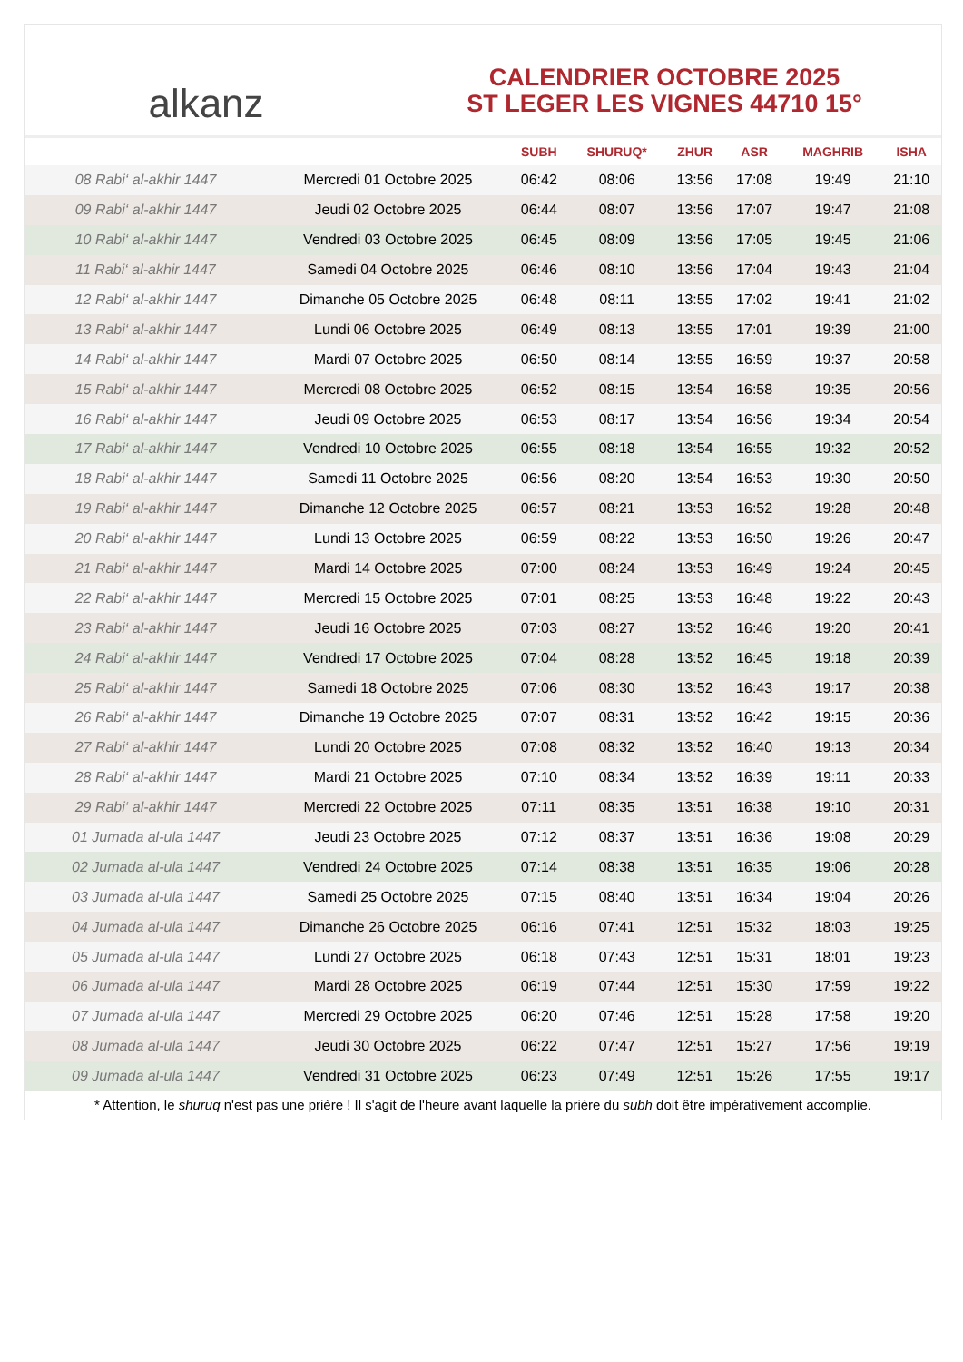alkanz
CALENDRIER OCTOBRE 2025
ST LEGER LES VIGNES 44710 15°
| | | SUBH | SHURUQ* | ZHUR | ASR | MAGHRIB | ISHA |
| --- | --- | --- | --- | --- | --- | --- | --- |
| 08 Rabi‘ al-akhir 1447 | Mercredi 01 Octobre 2025 | 06:42 | 08:06 | 13:56 | 17:08 | 19:49 | 21:10 |
| 09 Rabi‘ al-akhir 1447 | Jeudi 02 Octobre 2025 | 06:44 | 08:07 | 13:56 | 17:07 | 19:47 | 21:08 |
| 10 Rabi‘ al-akhir 1447 | Vendredi 03 Octobre 2025 | 06:45 | 08:09 | 13:56 | 17:05 | 19:45 | 21:06 |
| 11 Rabi‘ al-akhir 1447 | Samedi 04 Octobre 2025 | 06:46 | 08:10 | 13:56 | 17:04 | 19:43 | 21:04 |
| 12 Rabi‘ al-akhir 1447 | Dimanche 05 Octobre 2025 | 06:48 | 08:11 | 13:55 | 17:02 | 19:41 | 21:02 |
| 13 Rabi‘ al-akhir 1447 | Lundi 06 Octobre 2025 | 06:49 | 08:13 | 13:55 | 17:01 | 19:39 | 21:00 |
| 14 Rabi‘ al-akhir 1447 | Mardi 07 Octobre 2025 | 06:50 | 08:14 | 13:55 | 16:59 | 19:37 | 20:58 |
| 15 Rabi‘ al-akhir 1447 | Mercredi 08 Octobre 2025 | 06:52 | 08:15 | 13:54 | 16:58 | 19:35 | 20:56 |
| 16 Rabi‘ al-akhir 1447 | Jeudi 09 Octobre 2025 | 06:53 | 08:17 | 13:54 | 16:56 | 19:34 | 20:54 |
| 17 Rabi‘ al-akhir 1447 | Vendredi 10 Octobre 2025 | 06:55 | 08:18 | 13:54 | 16:55 | 19:32 | 20:52 |
| 18 Rabi‘ al-akhir 1447 | Samedi 11 Octobre 2025 | 06:56 | 08:20 | 13:54 | 16:53 | 19:30 | 20:50 |
| 19 Rabi‘ al-akhir 1447 | Dimanche 12 Octobre 2025 | 06:57 | 08:21 | 13:53 | 16:52 | 19:28 | 20:48 |
| 20 Rabi‘ al-akhir 1447 | Lundi 13 Octobre 2025 | 06:59 | 08:22 | 13:53 | 16:50 | 19:26 | 20:47 |
| 21 Rabi‘ al-akhir 1447 | Mardi 14 Octobre 2025 | 07:00 | 08:24 | 13:53 | 16:49 | 19:24 | 20:45 |
| 22 Rabi‘ al-akhir 1447 | Mercredi 15 Octobre 2025 | 07:01 | 08:25 | 13:53 | 16:48 | 19:22 | 20:43 |
| 23 Rabi‘ al-akhir 1447 | Jeudi 16 Octobre 2025 | 07:03 | 08:27 | 13:52 | 16:46 | 19:20 | 20:41 |
| 24 Rabi‘ al-akhir 1447 | Vendredi 17 Octobre 2025 | 07:04 | 08:28 | 13:52 | 16:45 | 19:18 | 20:39 |
| 25 Rabi‘ al-akhir 1447 | Samedi 18 Octobre 2025 | 07:06 | 08:30 | 13:52 | 16:43 | 19:17 | 20:38 |
| 26 Rabi‘ al-akhir 1447 | Dimanche 19 Octobre 2025 | 07:07 | 08:31 | 13:52 | 16:42 | 19:15 | 20:36 |
| 27 Rabi‘ al-akhir 1447 | Lundi 20 Octobre 2025 | 07:08 | 08:32 | 13:52 | 16:40 | 19:13 | 20:34 |
| 28 Rabi‘ al-akhir 1447 | Mardi 21 Octobre 2025 | 07:10 | 08:34 | 13:52 | 16:39 | 19:11 | 20:33 |
| 29 Rabi‘ al-akhir 1447 | Mercredi 22 Octobre 2025 | 07:11 | 08:35 | 13:51 | 16:38 | 19:10 | 20:31 |
| 01 Jumada al-ula 1447 | Jeudi 23 Octobre 2025 | 07:12 | 08:37 | 13:51 | 16:36 | 19:08 | 20:29 |
| 02 Jumada al-ula 1447 | Vendredi 24 Octobre 2025 | 07:14 | 08:38 | 13:51 | 16:35 | 19:06 | 20:28 |
| 03 Jumada al-ula 1447 | Samedi 25 Octobre 2025 | 07:15 | 08:40 | 13:51 | 16:34 | 19:04 | 20:26 |
| 04 Jumada al-ula 1447 | Dimanche 26 Octobre 2025 | 06:16 | 07:41 | 12:51 | 15:32 | 18:03 | 19:25 |
| 05 Jumada al-ula 1447 | Lundi 27 Octobre 2025 | 06:18 | 07:43 | 12:51 | 15:31 | 18:01 | 19:23 |
| 06 Jumada al-ula 1447 | Mardi 28 Octobre 2025 | 06:19 | 07:44 | 12:51 | 15:30 | 17:59 | 19:22 |
| 07 Jumada al-ula 1447 | Mercredi 29 Octobre 2025 | 06:20 | 07:46 | 12:51 | 15:28 | 17:58 | 19:20 |
| 08 Jumada al-ula 1447 | Jeudi 30 Octobre 2025 | 06:22 | 07:47 | 12:51 | 15:27 | 17:56 | 19:19 |
| 09 Jumada al-ula 1447 | Vendredi 31 Octobre 2025 | 06:23 | 07:49 | 12:51 | 15:26 | 17:55 | 19:17 |
* Attention, le shuruq n'est pas une prière ! Il s'agit de l'heure avant laquelle la prière du subh doit être impérativement accomplie.